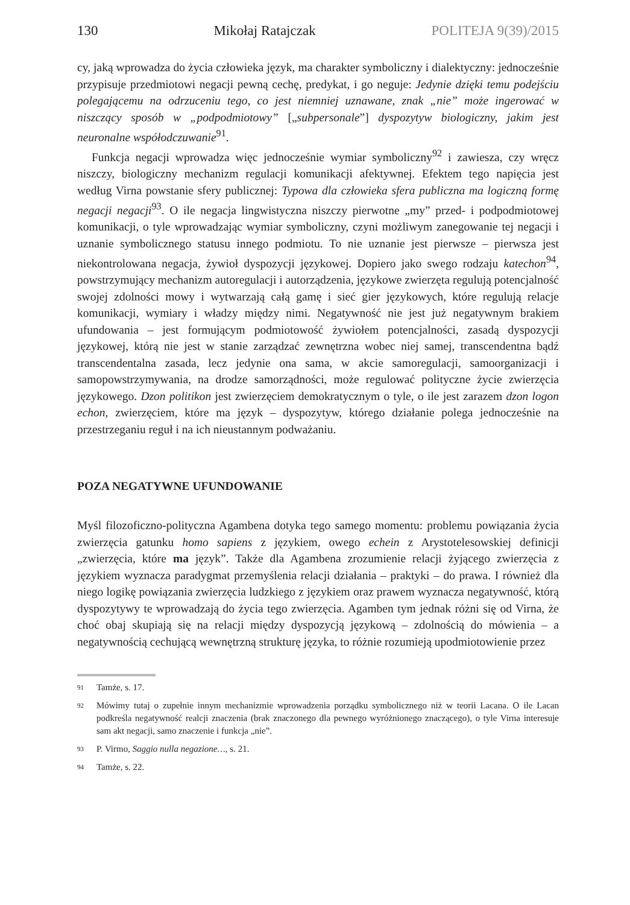130 Mikołaj Ratajczak POLITEJA 9(39)/2015
cy, jaką wprowadza do życia człowieka język, ma charakter symboliczny i dialektyczny: jednocześnie przypisuje przedmiotowi negacji pewną cechę, predykat, i go neguje: Jedynie dzięki temu podejściu polegającemu na odrzuceniu tego, co jest niemniej uznawane, znak „nie” może ingerować w niszczący sposób w „podpodmiotowy” [„subpersonale”] dyspozytyw biologiczny, jakim jest neuronalne współodczuwanie<sup>91</sup>.
Funkcja negacji wprowadza więc jednocześnie wymiar symboliczny<sup>92</sup> i zawiesza, czy wręcz niszczy, biologiczny mechanizm regulacji komunikacji afektywnej. Efektem tego napięcia jest według Virna powstanie sfery publicznej: Typowa dla człowieka sfera publiczna ma logiczną formę negacji negacji<sup>93</sup>. O ile negacja lingwistyczna niszczy pierwotne „my” przed- i podpodmiotowej komunikacji, o tyle wprowadzając wymiar symboliczny, czyni możliwym zanegowanie tej negacji i uznanie symbolicznego statusu innego podmiotu. To nie uznanie jest pierwsze – pierwsza jest niekontrolowana negacja, żywioł dyspozycji językowej. Dopiero jako swego rodzaju katechon<sup>94</sup>, powstrzymujący mechanizm autoregulacji i autorządzenia, językowe zwierzęta regulują potencjalność swojej zdolności mowy i wytwarzają całą gamę i sieć gier językowych, które regulują relacje komunikacji, wymiary i władzy między nimi. Negatywność nie jest już negatywnym brakiem ufundowania – jest formującym podmiotowość żywiołem potencjalności, zasadą dyspozycji językowej, którą nie jest w stanie zarządzać zewnętrzna wobec niej samej, transcendentna bądź transcendentalna zasada, lecz jedynie ona sama, w akcie samoregulacji, samoorganizacji i samopowstrzymywania, na drodze samorządności, może regulować polityczne życie zwierzęcia językowego. Dzon politikon jest zwierzęciem demokratycznym o tyle, o ile jest zarazem dzon logon echon, zwierzęciem, które ma język – dyspozytyw, którego działanie polega jednocześnie na przestrzeganiu reguł i na ich nieustannym podważaniu.
POZA NEGATYWNE UFUNDOWANIE
Myśl filozoficzno-polityczna Agambena dotyka tego samego momentu: problemu powiązania życia zwierzęcia gatunku homo sapiens z językiem, owego echein z Arystotelesowskiej definicji „zwierzęcia, które ma język”. Także dla Agambena zrozumienie relacji żyjącego zwierzęcia z językiem wyznacza paradygmat przemyślenia relacji działania – praktyki – do prawa. I również dla niego logikę powiązania zwierzęcia ludzkiego z językiem oraz prawem wyznacza negatywność, którą dyspozytywy te wprowadzają do życia tego zwierzęcia. Agamben tym jednak różni się od Virna, że choć obaj skupiają się na relacji między dyspozycją językową – zdolnością do mówienia – a negatywnością cechującą wewnętrzną strukturę języka, to różnie rozumieją upodmiotowienie przez
91 Tamże, s. 17.
92 Mówimy tutaj o zupełnie innym mechanizmie wprowadzenia porządku symbolicznego niż w teorii Lacana. O ile Lacan podkreśla negatywność realcji znaczenia (brak znaczonego dla pewnego wyróżnionego znaczącego), o tyle Virna interesuje sam akt negacji, samo znaczenie i funkcja „nie”.
93 P. Virmo, Saggio nulla negazione…, s. 21.
94 Tamże, s. 22.